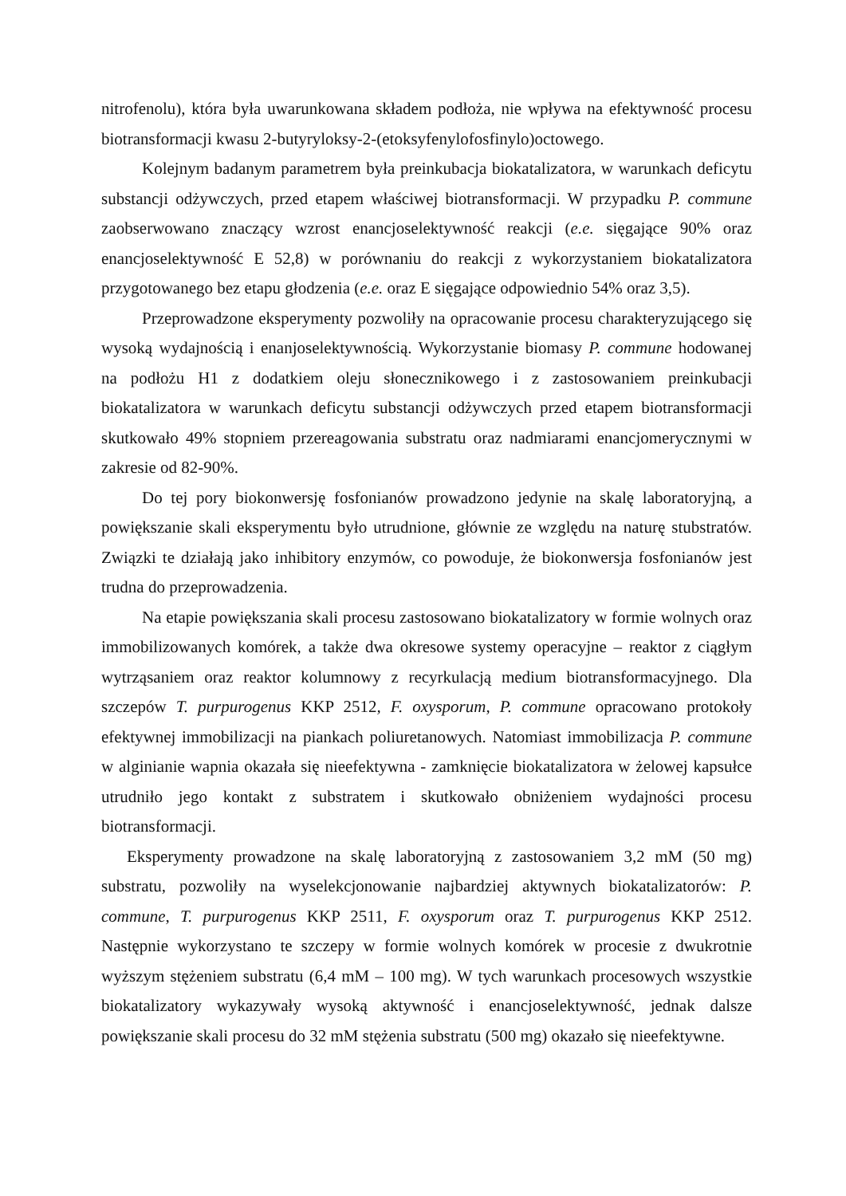nitrofenolu), która była uwarunkowana składem podłoża, nie wpływa na efektywność procesu biotransformacji kwasu 2-butyryloksy-2-(etoksyfenylofosfinylo)octowego.
Kolejnym badanym parametrem była preinkubacja biokatalizatora, w warunkach deficytu substancji odżywczych, przed etapem właściwej biotransformacji. W przypadku P. commune zaobserwowano znaczący wzrost enancjoselektywność reakcji (e.e. sięgające 90% oraz enancjoselektywność E 52,8) w porównaniu do reakcji z wykorzystaniem biokatalizatora przygotowanego bez etapu głodzenia (e.e. oraz E sięgające odpowiednio 54% oraz 3,5).
Przeprowadzone eksperymenty pozwoliły na opracowanie procesu charakteryzującego się wysoką wydajnością i enanjoselektywnością. Wykorzystanie biomasy P. commune hodowanej na podłożu H1 z dodatkiem oleju słonecznikowego i z zastosowaniem preinkubacji biokatalizatora w warunkach deficytu substancji odżywczych przed etapem biotransformacji skutkowało 49% stopniem przereagowania substratu oraz nadmiarami enancjomerycznymi w zakresie od 82-90%.
Do tej pory biokonwersję fosfonianów prowadzono jedynie na skalę laboratoryjną, a powiększanie skali eksperymentu było utrudnione, głównie ze względu na naturę stubstratów. Związki te działają jako inhibitory enzymów, co powoduje, że biokonwersja fosfonianów jest trudna do przeprowadzenia.
Na etapie powiększania skali procesu zastosowano biokatalizatory w formie wolnych oraz immobilizowanych komórek, a także dwa okresowe systemy operacyjne – reaktor z ciągłym wytrząsaniem oraz reaktor kolumnowy z recyrkulacją medium biotransformacyjnego. Dla szczepów T. purpurogenus KKP 2512, F. oxysporum, P. commune opracowano protokoły efektywnej immobilizacji na piankach poliuretanowych. Natomiast immobilizacja P. commune w alginianie wapnia okazała się nieefektywna - zamknięcie biokatalizatora w żelowej kapsułce utrudniło jego kontakt z substratem i skutkowało obniżeniem wydajności procesu biotransformacji.
Eksperymenty prowadzone na skalę laboratoryjną z zastosowaniem 3,2 mM (50 mg) substratu, pozwoliły na wyselekcjonowanie najbardziej aktywnych biokatalizatorów: P. commune, T. purpurogenus KKP 2511, F. oxysporum oraz T. purpurogenus KKP 2512. Następnie wykorzystano te szczepy w formie wolnych komórek w procesie z dwukrotnie wyższym stężeniem substratu (6,4 mM – 100 mg). W tych warunkach procesowych wszystkie biokatalizatory wykazywały wysoką aktywność i enancjoselektywność, jednak dalsze powiększanie skali procesu do 32 mM stężenia substratu (500 mg) okazało się nieefektywne.